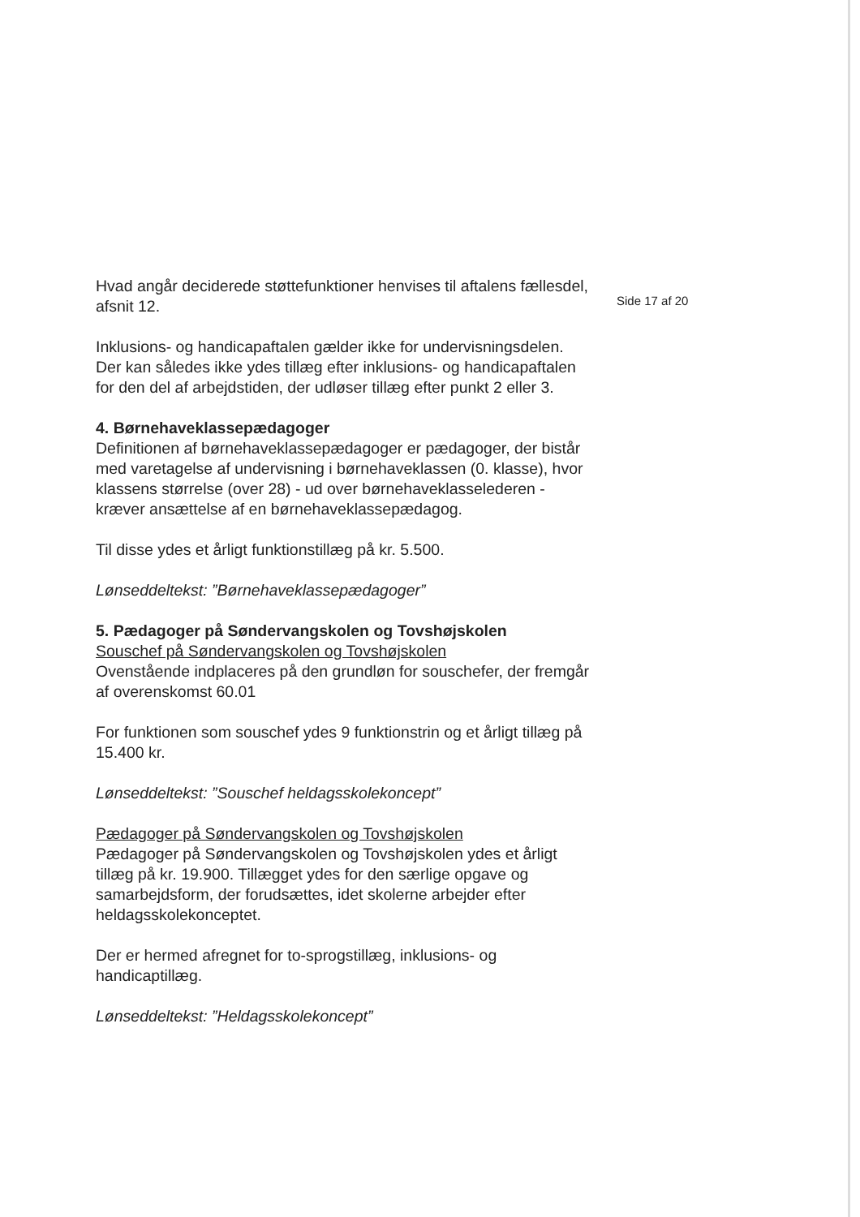Hvad angår deciderede støttefunktioner henvises til aftalens fællesdel, afsnit 12.
Inklusions- og handicapaftalen gælder ikke for undervisningsdelen. Der kan således ikke ydes tillæg efter inklusions- og handicapaftalen for den del af arbejdstiden, der udløser tillæg efter punkt 2 eller 3.
4. Børnehaveklassepædagoger
Definitionen af børnehaveklassepædagoger er pædagoger, der bistår med varetagelse af undervisning i børnehaveklassen (0. klasse), hvor klassens størrelse (over 28) - ud over børnehaveklasselederen - kræver ansættelse af en børnehaveklassepædagog.
Til disse ydes et årligt funktionstillæg på kr. 5.500.
Lønseddeltekst: ”Børnehaveklassepædagoger”
5. Pædagoger på Søndervangskolen og Tovshøjskolen
Souschef på Søndervangskolen og Tovshøjskolen
Ovenstående indplaceres på den grundløn for souschefer, der fremgår af overenskomst 60.01
For funktionen som souschef ydes 9 funktionstrin og et årligt tillæg på 15.400 kr.
Lønseddeltekst: ”Souschef heldagsskolekoncept”
Pædagoger på Søndervangskolen og Tovshøjskolen
Pædagoger på Søndervangskolen og Tovshøjskolen ydes et årligt tillæg på kr. 19.900. Tillægget ydes for den særlige opgave og samarbejdsform, der forudsættes, idet skolerne arbejder efter heldagsskolekonceptet.
Der er hermed afregnet for to-sprogstillæg, inklusions- og handicaptillæg.
Lønseddeltekst: ”Heldagsskolekoncept”
Side 17 af 20